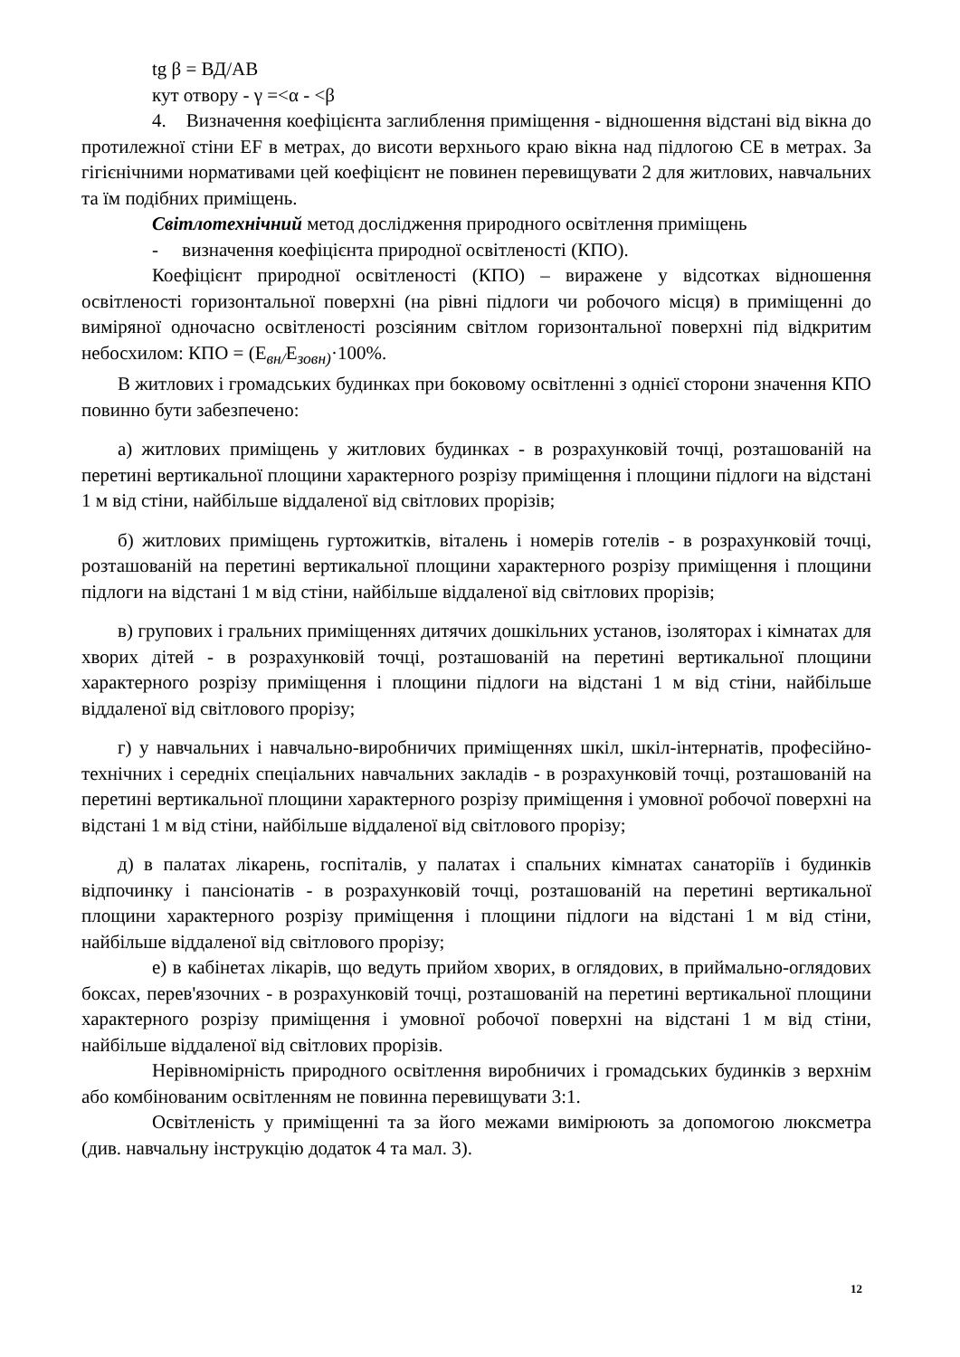tg β = ВД/АВ
кут отвору - γ =<α - <β
4. Визначення коефіцієнта заглиблення приміщення - відношення відстані від вікна до протилежної стіни EF в метрах, до висоти верхнього краю вікна над підлогою CE в метрах. За гігієнічними нормативами цей коефіцієнт не повинен перевищувати 2 для житлових, навчальних та їм подібних приміщень.
Світлотехнічний метод дослідження природного освітлення приміщень
- визначення коефіцієнта природної освітленості (КПО).
Коефіцієнт природної освітленості (КПО) – виражене у відсотках відношення освітленості горизонтальної поверхні (на рівні підлоги чи робочого місця) в приміщенні до виміряної одночасно освітленості розсіяним світлом горизонтальної поверхні під відкритим небосхилом: КПО = (Е<sub>вн/</sub>Е<sub>зовн)</sub>·100%.
В житлових і громадських будинках при боковому освітленні з однієї сторони значення КПО повинно бути забезпечено:
а) житлових приміщень у житлових будинках - в розрахунковій точці, розташованій на перетині вертикальної площини характерного розрізу приміщення і площини підлоги на відстані 1 м від стіни, найбільше віддаленої від світлових прорізів;
б) житлових приміщень гуртожитків, віталень і номерів готелів - в розрахунковій точці, розташованій на перетині вертикальної площини характерного розрізу приміщення і площини підлоги на відстані 1 м від стіни, найбільше віддаленої від світлових прорізів;
в) групових і гральних приміщеннях дитячих дошкільних установ, ізоляторах і кімнатах для хворих дітей - в розрахунковій точці, розташованій на перетині вертикальної площини характерного розрізу приміщення і площини підлоги на відстані 1 м від стіни, найбільше віддаленої від світлового прорізу;
г) у навчальних і навчально-виробничих приміщеннях шкіл, шкіл-інтернатів, професійно-технічних і середніх спеціальних навчальних закладів - в розрахунковій точці, розташованій на перетині вертикальної площини характерного розрізу приміщення і умовної робочої поверхні на відстані 1 м від стіни, найбільше віддаленої від світлового прорізу;
д) в палатах лікарень, госпіталів, у палатах і спальних кімнатах санаторіїв і будинків відпочинку і пансіонатів - в розрахунковій точці, розташованій на перетині вертикальної площини характерного розрізу приміщення і площини підлоги на відстані 1 м від стіни, найбільше віддаленої від світлового прорізу;
е) в кабінетах лікарів, що ведуть прийом хворих, в оглядових, в приймально-оглядових боксах, перев'язочних - в розрахунковій точці, розташованій на перетині вертикальної площини характерного розрізу приміщення і умовної робочої поверхні на відстані 1 м від стіни, найбільше віддаленої від світлових прорізів.
Нерівномірність природного освітлення виробничих і громадських будинків з верхнім або комбінованим освітленням не повинна перевищувати 3:1.
Освітленість у приміщенні та за його межами вимірюють за допомогою люксметра (див. навчальну інструкцію додаток 4 та мал. 3).
12